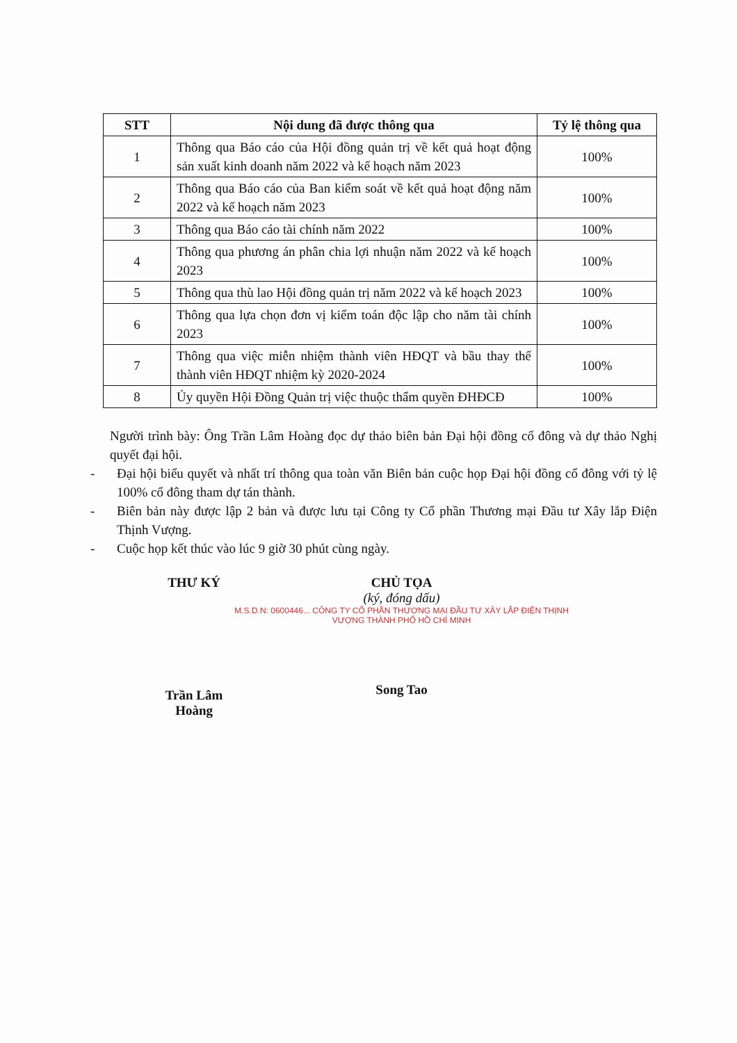| STT | Nội dung đã được thông qua | Tỷ lệ thông qua |
| --- | --- | --- |
| 1 | Thông qua Báo cáo của Hội đồng quản trị về kết quả hoạt động sản xuất kinh doanh năm 2022 và kế hoạch năm 2023 | 100% |
| 2 | Thông qua Báo cáo của Ban kiểm soát về kết quả hoạt động năm 2022 và kế hoạch năm 2023 | 100% |
| 3 | Thông qua Báo cáo tài chính năm 2022 | 100% |
| 4 | Thông qua phương án phân chia lợi nhuận năm 2022 và kế hoạch 2023 | 100% |
| 5 | Thông qua thù lao Hội đồng quản trị năm 2022 và kế hoạch 2023 | 100% |
| 6 | Thông qua lựa chọn đơn vị kiểm toán độc lập cho năm tài chính 2023 | 100% |
| 7 | Thông qua việc miễn nhiệm thành viên HĐQT và bầu thay thế thành viên HĐQT nhiệm kỳ 2020-2024 | 100% |
| 8 | Ủy quyền Hội Đồng Quản trị việc thuộc thẩm quyền ĐHĐCĐ | 100% |
Người trình bày: Ông Trần Lâm Hoàng đọc dự thảo biên bản Đại hội đồng cổ đông và dự thảo Nghị quyết đại hội.
- Đại hội biểu quyết và nhất trí thông qua toàn văn Biên bản cuộc họp Đại hội đồng cổ đông với tỷ lệ 100% cổ đông tham dự tán thành.
- Biên bản này được lập 2 bản và được lưu tại Công ty Cổ phần Thương mại Đầu tư Xây lắp Điện Thịnh Vượng.
- Cuộc họp kết thúc vào lúc 9 giờ 30 phút cùng ngày.
THƯ KÝ
Trần Lâm Hoàng
CHỦ TỌA
(ký, đóng dấu)
M.S.D.N: 0600446... CÔNG TY CỔ PHẦN THƯƠNG MẠI ĐẦU TƯ XÂY LẮP ĐIỆN THỊNH VƯỢNG THÀNH PHỐ HỒ CHÍ MINH
Song Tao